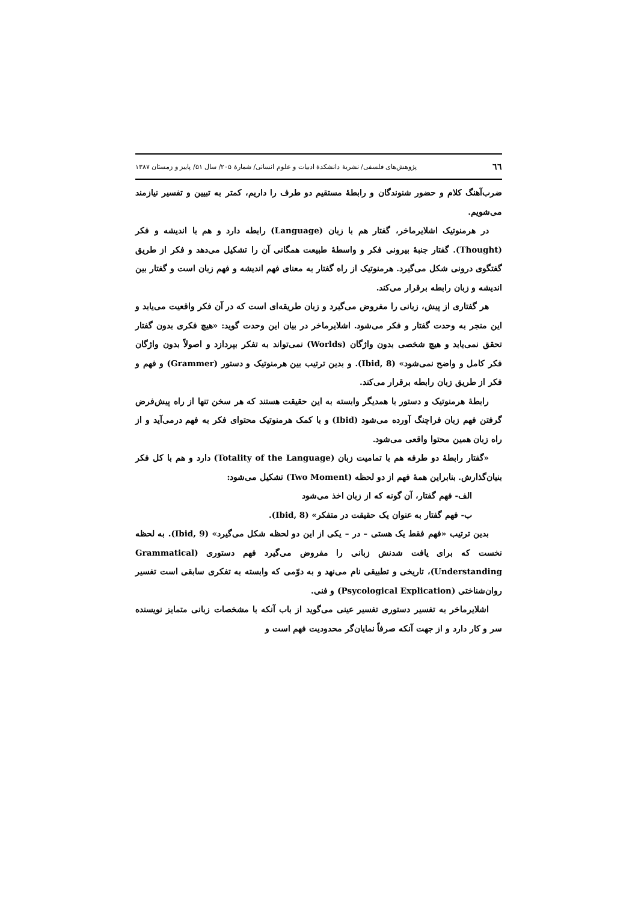٦٦ پژوهش‌های فلسفی/ نشریهٔ دانشکدهٔ ادبیات و علوم انسانی/ شمارهٔ ۲۰۵/ سال ۵۱/ پاییز و زمستان ۱۳۸۷
ضرب‌آهنگ کلام و حضور شنوندگان و رابطهٔ مستقیم دو طرف را داریم، کمتر به تبیین و تفسیر نیازمند می‌شویم.
در هرمنوتیک اشلایرماخر، گفتار هم با زبان (Language) رابطه دارد و هم با اندیشه و فکر (Thought). گفتار جنبهٔ بیرونی فکر و واسطهٔ طبیعت همگانی آن را تشکیل می‌دهد و فکر از طریق گفتگوی درونی شکل می‌گیرد. هرمنوتیک از راه گفتار به معنای فهم اندیشه و فهم زبان است و گفتار بین اندیشه و زبان رابطه برقرار می‌کند.
هر گفتاری از پیش، زبانی را مفروض می‌گیرد و زبان طریقه‌ای است که در آن فکر واقعیت می‌یابد و این منجر به وحدت گفتار و فکر می‌شود. اشلایرماخر در بیان این وحدت گوید: «هیچ فکری بدون گفتار تحقق نمی‌یابد و هیچ شخصی بدون واژگان (Worlds) نمی‌تواند به تفکر بپردازد و اصولاً بدون واژگان فکر کامل و واضح نمی‌شود» (Ibid, 8). و بدین ترتیب بین هرمنوتیک و دستور (Grammer) و فهم و فکر از طریق زبان رابطه برقرار می‌کند.
رابطهٔ هرمنوتیک و دستور با همدیگر وابسته به این حقیقت هستند که هر سخن تنها از راه پیش‌فرض گرفتن فهم زبان فراچنگ آورده می‌شود (Ibid) و با کمک هرمنوتیک محتوای فکر به فهم درمی‌آید و از راه زبان همین محتوا واقعی می‌شود.
«گفتار رابطهٔ دو طرفه هم با تمامیت زبان (Totality of the Language) دارد و هم با کل فکر بنیان‌گذارش. بنابراین همهٔ فهم از دو لحظه (Two Moment) تشکیل می‌شود:
الف- فهم گفتار، آن گونه که از زبان اخذ می‌شود
ب- فهم گفتار به عنوان یک حقیقت در متفکر» (Ibid, 8).
بدین ترتیب «فهم فقط یک هستی – در – یکی از این دو لحظه شکل می‌گیرد» (Ibid, 9). به لحظه نخست که برای یافت شدنش زبانی را مفروض می‌گیرد فهم دستوری (Grammatical Understanding)، تاریخی و تطبیقی نام می‌نهد و به دوّمی که وابسته به تفکری سابقی است تفسیر روان‌شناختی (Psycological Explication) و فنی.
اشلایرماخر به تفسیر دستوری تفسیر عینی می‌گوید از باب آنکه با مشخصات زبانی متمایز نویسنده سر و کار دارد و از جهت آنکه صرفاً نمایان‌گر محدودیت فهم است و